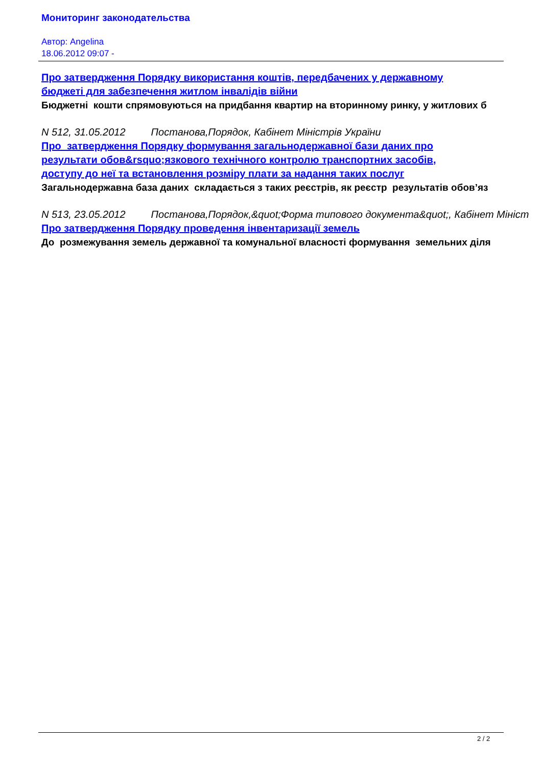Мониторинг законодательства
Автор: Angelina
18.06.2012 09:07 -
Про затвердження Порядку використання коштів, передбачених у державному
бюджеті для забезпечення житлом інвалідів війни
Бюджетні кошти спрямовуються на придбання квартир на вторинному ринку, у житлових б
N 512, 31.05.2012 Постанова,Порядок, Кабінет Міністрів України
Про затвердження Порядку формування загальнодержавної бази даних про
результати обов&rsquo;язкового технічного контролю транспортних засобів,
доступу до неї та встановлення розміру плати за надання таких послуг
Загальнодержавна база даних складається з таких реєстрів, як реєстр результатів обов’яз
N 513, 23.05.2012 Постанова,Порядок,&quot;Форма типового документа&quot;, Кабінет Мініст
Про затвердження Порядку проведення інвентаризації земель
До розмежування земель державної та комунальної власності формування земельних діля
2 / 2